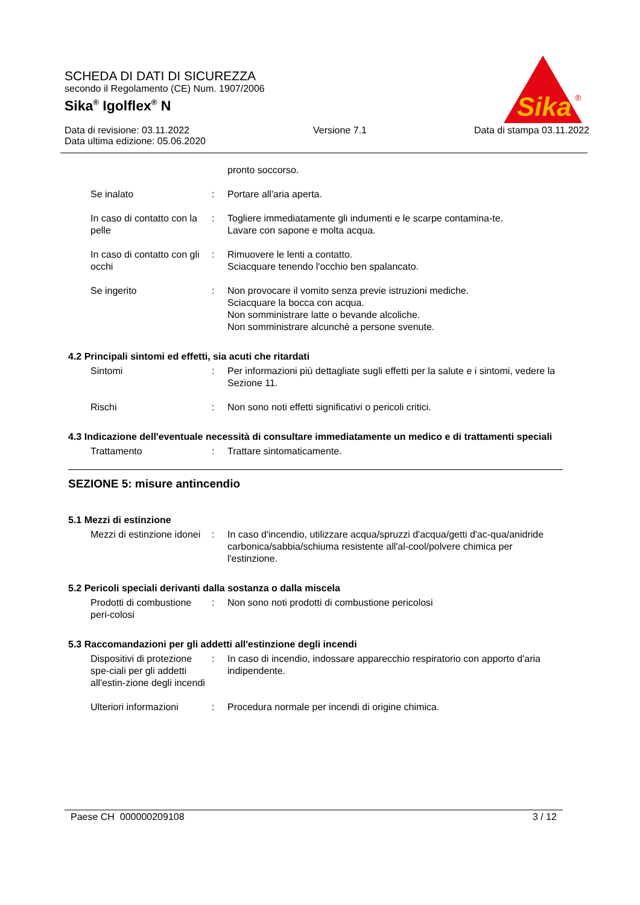Sika
®
SCHEDA DI DATI DI SICUREZZA
secondo il Regolamento (CE) Num. 1907/2006
Sika<sup>®</sup> Igolflex<sup>®</sup> N
Data di revisione: 03.11.2022
Data ultima edizione: 05.06.2020
Versione 7.1 Data di stampa 03.11.2022
pronto soccorso.
Se inalato : Portare all'aria aperta.
In caso di contatto con la pelle
: Togliere immediatamente gli indumenti e le scarpe contamina-te.
Lavare con sapone e molta acqua.
In caso di contatto con gli occhi
: Rimuovere le lenti a contatto.
Sciacquare tenendo l'occhio ben spalancato.
Se ingerito : Non provocare il vomito senza previe istruzioni mediche.
Sciacquare la bocca con acqua.
Non somministrare latte o bevande alcoliche.
Non somministrare alcunchè a persone svenute.
4.2 Principali sintomi ed effetti, sia acuti che ritardati
Sintomi : Per informazioni più dettagliate sugli effetti per la salute e i sintomi, vedere la Sezione 11.
Rischi : Non sono noti effetti significativi o pericoli critici.
4.3 Indicazione dell'eventuale necessità di consultare immediatamente un medico e di trattamenti speciali
Trattamento : Trattare sintomaticamente.
SEZIONE 5: misure antincendio
5.1 Mezzi di estinzione
Mezzi di estinzione idonei
: In caso d'incendio, utilizzare acqua/spruzzi d'acqua/getti d'ac-qua/anidride carbonica/sabbia/schiuma resistente all'al-cool/polvere chimica per l'estinzione.
5.2 Pericoli speciali derivanti dalla sostanza o dalla miscela
Prodotti di combustione peri-colosi
: Non sono noti prodotti di combustione pericolosi
5.3 Raccomandazioni per gli addetti all'estinzione degli incendi
Dispositivi di protezione spe-ciali per gli addetti all'estin-zione degli incendi
: In caso di incendio, indossare apparecchio respiratorio con apporto d'aria indipendente.
Ulteriori informazioni : Procedura normale per incendi di origine chimica.
Paese CH 000000209108 3 / 12